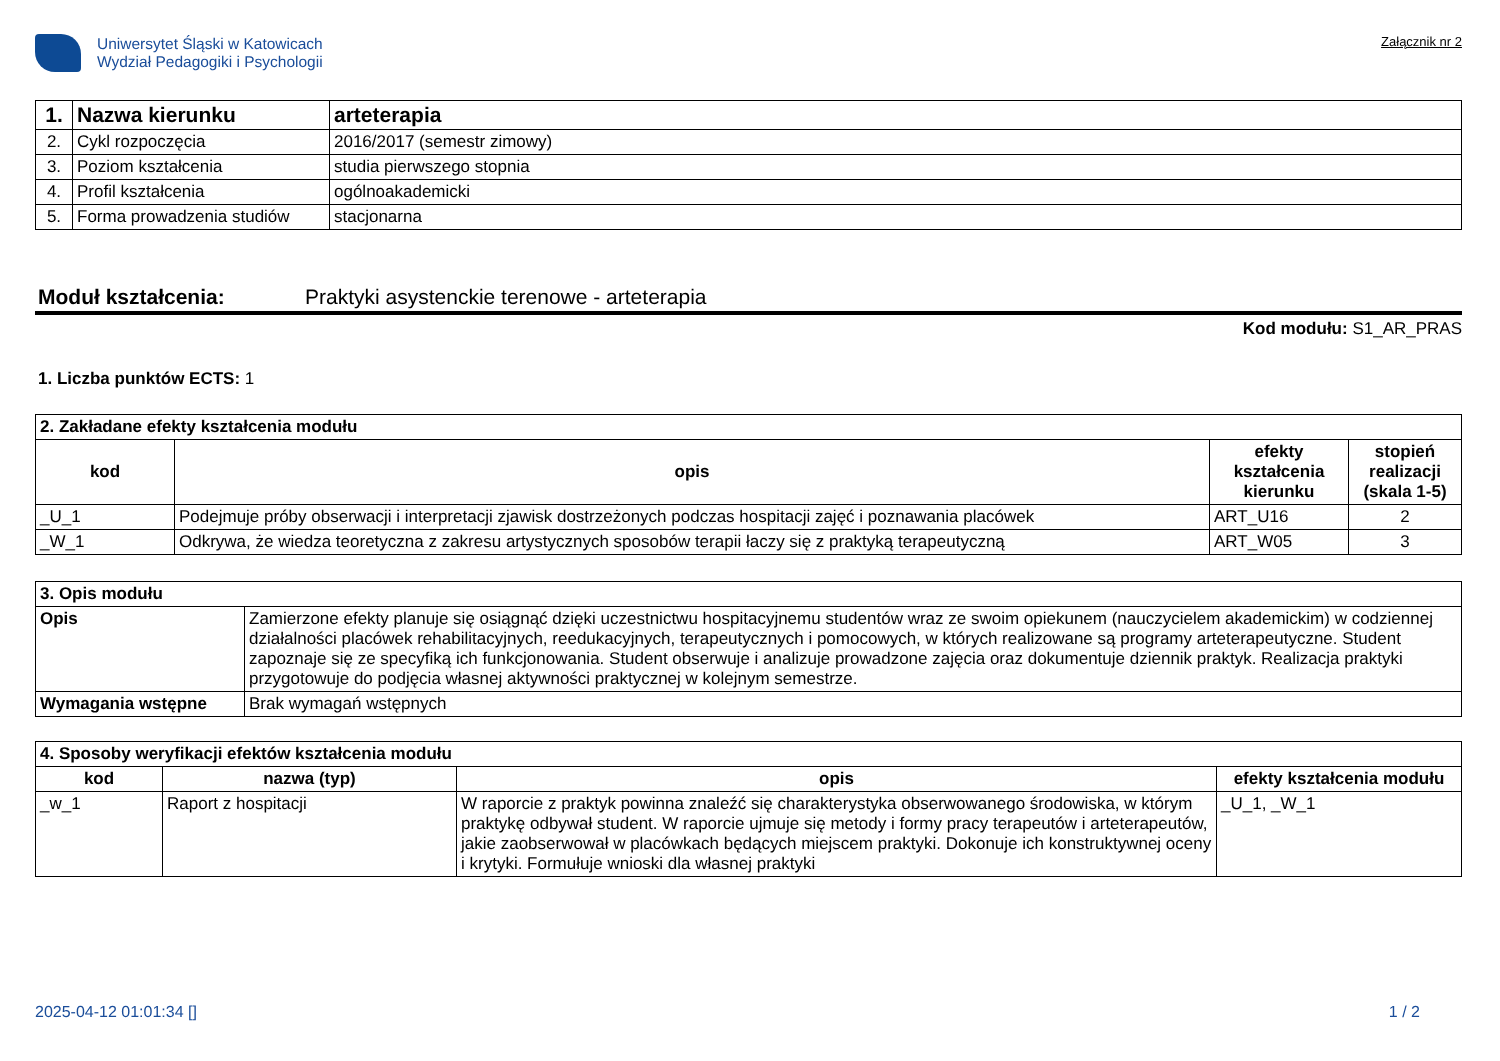Uniwersytet Śląski w Katowicach
Wydział Pedagogiki i Psychologii
Załącznik nr 2
| 1. | Nazwa kierunku | arteterapia |
| 2. | Cykl rozpoczęcia | 2016/2017 (semestr zimowy) |
| 3. | Poziom kształcenia | studia pierwszego stopnia |
| 4. | Profil kształcenia | ogólnoakademicki |
| 5. | Forma prowadzenia studiów | stacjonarna |
Moduł kształcenia: Praktyki asystenckie terenowe - arteterapia
Kod modułu: S1_AR_PRAS
1. Liczba punktów ECTS: 1
| 2. Zakładane efekty kształcenia modułu | | | |
| kod | opis | efekty kształcenia kierunku | stopień realizacji (skala 1-5) |
| _U_1 | Podejmuje próby obserwacji i interpretacji zjawisk dostrzeżonych podczas hospitacji zajęć i poznawania placówek | ART_U16 | 2 |
| _W_1 | Odkrywa, że wiedza teoretyczna z zakresu artystycznych sposobów terapii łaczy się z praktyką terapeutyczną | ART_W05 | 3 |
| 3. Opis modułu | |
| Opis | Zamierzone efekty planuje się osiągnąć dzięki uczestnictwu hospitacyjnemu studentów wraz ze swoim opiekunem (nauczycielem akademickim) w codziennej działalności placówek rehabilitacyjnych, reedukacyjnych, terapeutycznych i pomocowych, w których realizowane są programy arteterapeutyczne. Student zapoznaje się ze specyfiką ich funkcjonowania. Student obserwuje i analizuje prowadzone zajęcia oraz dokumentuje dziennik praktyk. Realizacja praktyki przygotowuje do podjęcia własnej aktywności praktycznej w kolejnym semestrze. |
| Wymagania wstępne | Brak wymagań wstępnych |
| 4. Sposoby weryfikacji efektów kształcenia modułu | | | |
| kod | nazwa (typ) | opis | efekty kształcenia modułu |
| _w_1 | Raport z hospitacji | W raporcie z praktyk powinna znaleźć się charakterystyka obserwowanego środowiska, w którym praktykę odbywał student. W raporcie ujmuje się metody i formy pracy terapeutów i arteterapeutów, jakie zaobserwował w placówkach będących miejscem praktyki. Dokonuje ich konstruktywnej oceny i krytyki. Formułuje wnioski dla własnej praktyki | _U_1, _W_1 |
2025-04-12 01:01:34 [] 1 / 2